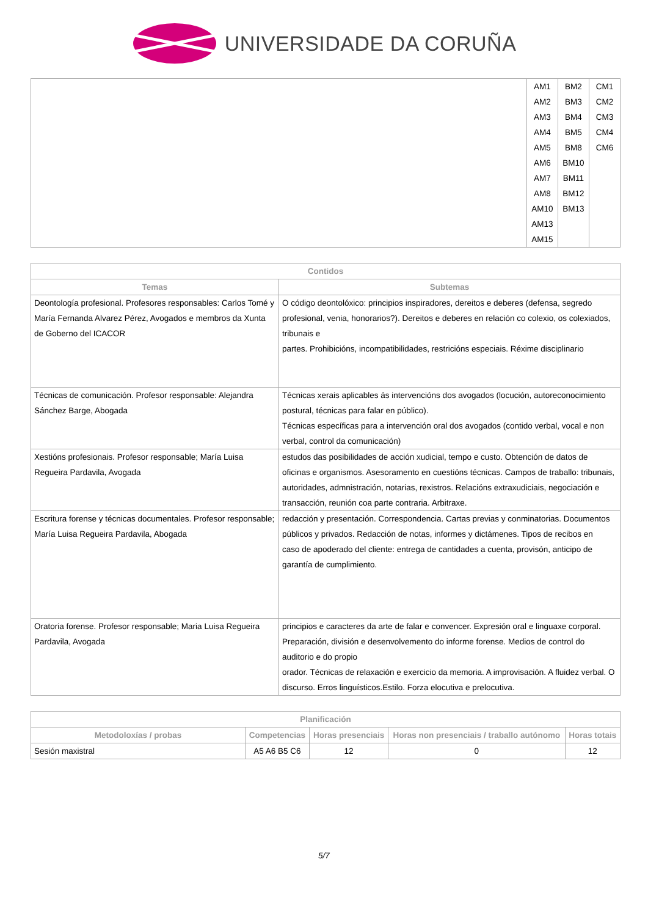UNIVERSIDADE DA CORUÑA
| | AM1 AM2 AM3 AM4 AM5 AM6 AM7 AM8 AM10 AM13 AM15 | BM2 BM3 BM4 BM5 BM8 BM10 BM11 BM12 BM13 | CM1 CM2 CM3 CM4 CM6 |
| Contidos | |
| --- | --- |
| Temas | Subtemas |
| Deontología profesional. Profesores responsables: Carlos Tomé y María Fernanda Alvarez Pérez, Avogados e membros da Xunta de Goberno del ICACOR | O código deontolóxico: principios inspiradores, dereitos e deberes (defensa, segredo profesional, venia, honorarios?). Dereitos e deberes en relación co colexio, os colexiados, tribunais e partes. Prohibicións, incompatibilidades, restricións especiais. Réxime disciplinario |
| Técnicas de comunicación. Profesor responsable: Alejandra Sánchez Barge, Abogada | Técnicas xerais aplicables ás intervencións dos avogados (locución, autoreconocimiento postural, técnicas para falar en público). Técnicas específicas para a intervención oral dos avogados (contido verbal, vocal e non verbal, control da comunicación) |
| Xestións profesionais. Profesor responsable; María Luisa Regueira Pardavila, Avogada | estudos das posibilidades de acción xudicial, tempo e custo. Obtención de datos de oficinas e organismos. Asesoramento en cuestións técnicas. Campos de traballo: tribunais, autoridades, admnistración, notarias, rexistros. Relacións extraxudiciais, negociación e transacción, reunión coa parte contraria. Arbitraxe. |
| Escritura forense y técnicas documentales. Profesor responsable; María Luisa Regueira Pardavila, Abogada | redacción y presentación. Correspondencia. Cartas previas y conminatorias. Documentos públicos y privados. Redacción de notas, informes y dictámenes. Tipos de recibos en caso de apoderado del cliente: entrega de cantidades a cuenta, provisón, anticipo de garantía de cumplimiento. |
| Oratoria forense. Profesor responsable; Maria Luisa Regueira Pardavila, Avogada | principios e caracteres da arte de falar e convencer. Expresión oral e linguaxe corporal. Preparación, división e desenvolvemento do informe forense. Medios de control do auditorio e do propio orador. Técnicas de relaxación e exercicio da memoria. A improvisación. A fluidez verbal. O discurso. Erros linguísticos.Estilo. Forza elocutiva e prelocutiva. |
| Planificación | | | | |
| --- | --- | --- | --- | --- |
| Metodoloxías / probas | Competencias | Horas presenciais | Horas non presenciais / traballo autónomo | Horas totais |
| Sesión maxistral | A5 A6 B5 C6 | 12 | 0 | 12 |
5/7